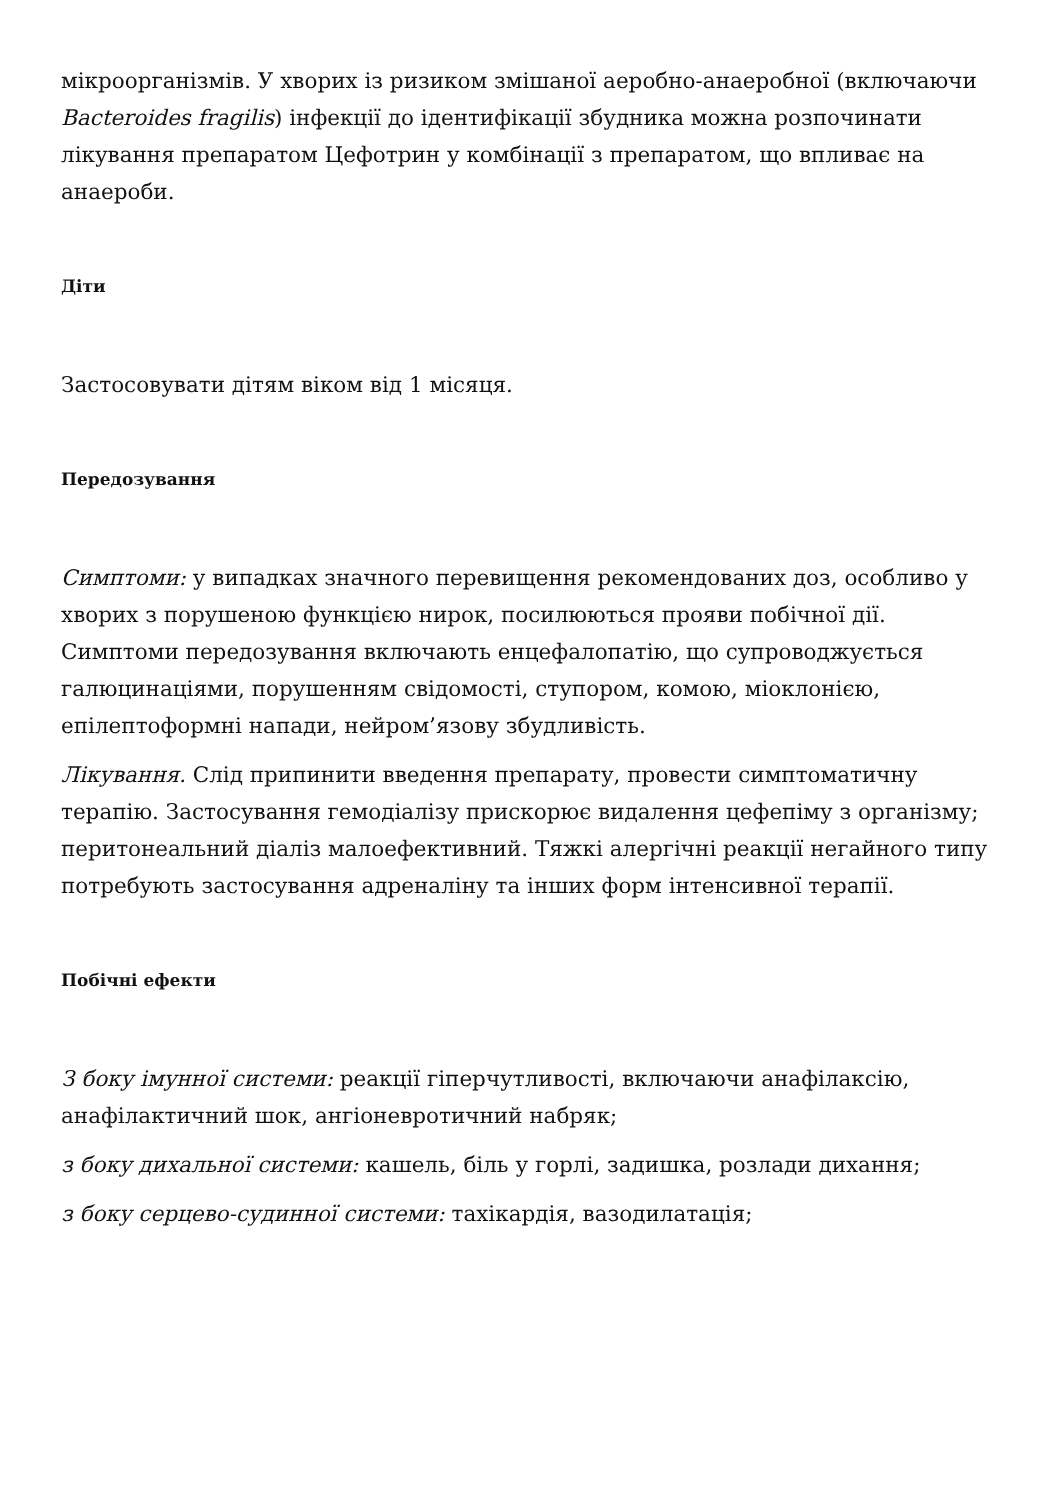мікроорганізмів. У хворих із ризиком змішаної аеробно-анаеробної (включаючи Bacteroides fragilis) інфекції до ідентифікації збудника можна розпочинати лікування препаратом Цефотрин у комбінації з препаратом, що впливає на анаероби.
Діти
Застосовувати дітям віком від 1 місяця.
Передозування
Симптоми: у випадках значного перевищення рекомендованих доз, особливо у хворих з порушеною функцією нирок, посилюються прояви побічної дії. Симптоми передозування включають енцефалопатію, що супроводжується галюцинаціями, порушенням свідомості, ступором, комою, міоклонією, епілептоформні напади, нейром’язову збудливість.
Лікування. Слід припинити введення препарату, провести симптоматичну терапію. Застосування гемодіалізу прискорює видалення цефепіму з організму; перитонеальний діаліз малоефективний. Тяжкі алергічні реакції негайного типу потребують застосування адреналіну та інших форм інтенсивної терапії.
Побічні ефекти
З боку імунної системи: реакції гіперчутливості, включаючи анафілаксію, анафілактичний шок, ангіоневротичний набряк;
з боку дихальної системи: кашель, біль у горлі, задишка, розлади дихання;
з боку серцево-судинної системи: тахікардія, вазодилатація;